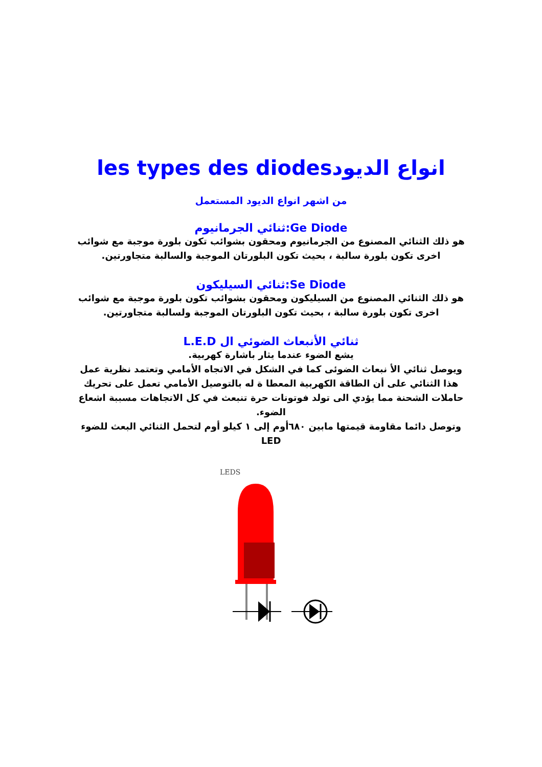les types des diodesانواع الديود
من اشهر انواع الديود المستعمل
ثنائي الجرمانيوم:Ge Diode
هو ذلك الثنائي المصنوع من الجرمانيوم ومحقون بشوائب تكون بلورة موجبة مع شوائب اخرى تكون بلورة سالبة ، بحيث تكون البلورتان الموجبة والسالبة متجاورتين.
ثنائي السيليكون:Se Diode
هو ذلك الثنائي المصنوع من السيليكون ومحقون بشوائب تكون بلورة موجبة مع شوائب اخرى تكون بلورة سالبة ، بحيث تكون البلورتان الموجبة ولسالبة متجاورتين.
ثنائي الأنبعاث الضوئي ال L.E.D
يشع الضوء عندما يثار باشارة كهربية.
ويوصل ثنائي الأ نبعاث الضوئى كما في الشكل في الاتجاه الأمامي وتعتمد نظرية عمل هذا الثنائي على أن الطاقة الكهربية المعطا ة له بالتوصيل الأمامي تعمل على تحريك حاملات الشحنة مما يؤدي الى تولد فوتونات حرة تنبعث في كل الاتجاهات مسببة اشعاع الضوء.
وتوصل دائما مقاومة قيمتها مابين ٦٨٠أوم إلى ١ كيلو أوم لتحمل الثنائي البعث للضوء LED
LEDS